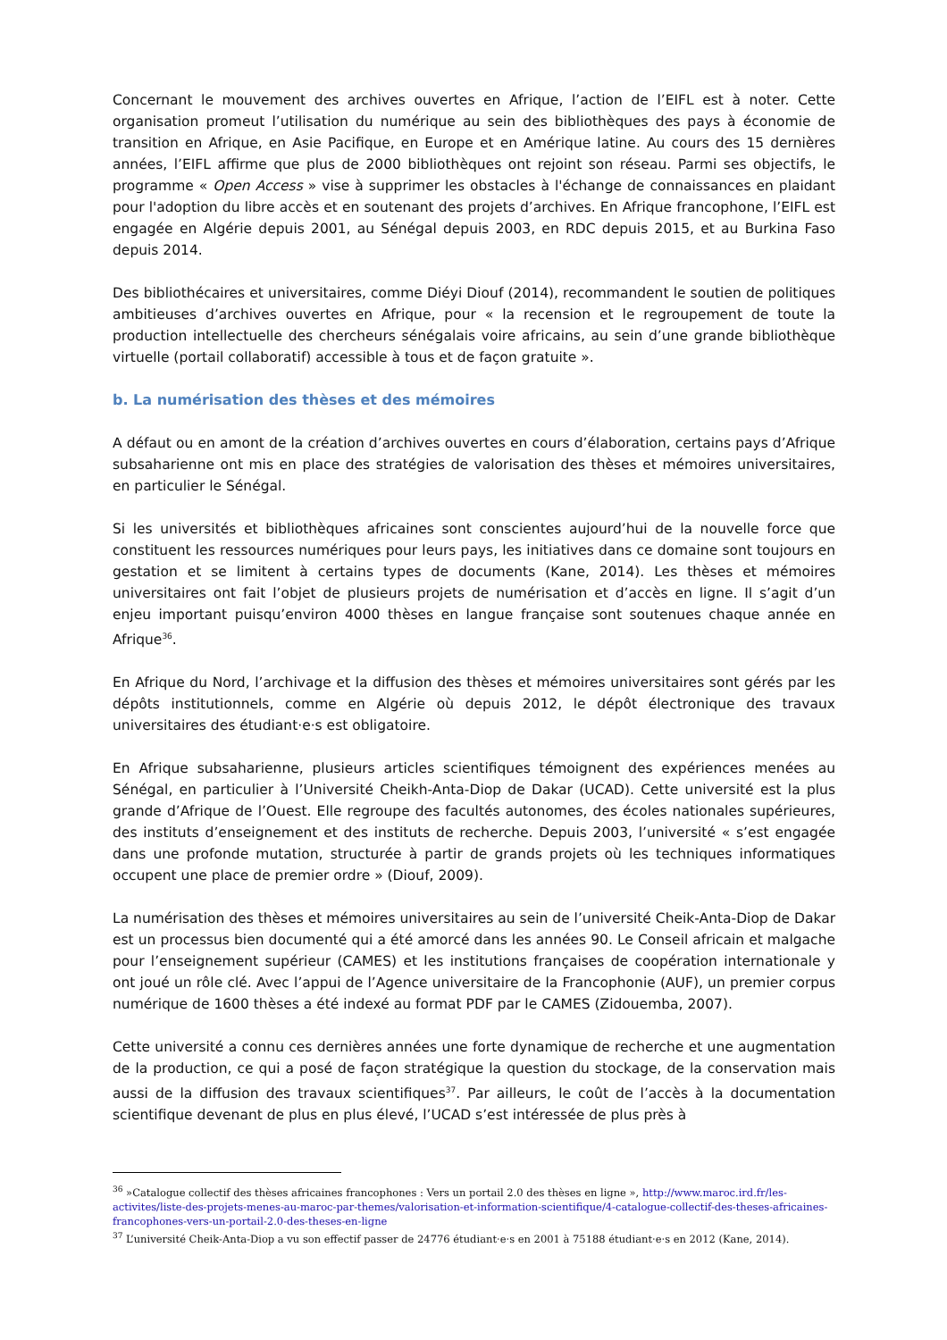Concernant le mouvement des archives ouvertes en Afrique, l’action de l’EIFL est à noter. Cette organisation promeut l’utilisation du numérique au sein des bibliothèques des pays à économie de transition en Afrique, en Asie Pacifique, en Europe et en Amérique latine. Au cours des 15 dernières années, l’EIFL affirme que plus de 2000 bibliothèques ont rejoint son réseau. Parmi ses objectifs, le programme « Open Access » vise à supprimer les obstacles à l'échange de connaissances en plaidant pour l'adoption du libre accès et en soutenant des projets d’archives. En Afrique francophone, l’EIFL est engagée en Algérie depuis 2001, au Sénégal depuis 2003, en RDC depuis 2015, et au Burkina Faso depuis 2014.
Des bibliothécaires et universitaires, comme Diéyi Diouf (2014), recommandent le soutien de politiques ambitieuses d’archives ouvertes en Afrique, pour « la recension et le regroupement de toute la production intellectuelle des chercheurs sénégalais voire africains, au sein d’une grande bibliothèque virtuelle (portail collaboratif) accessible à tous et de façon gratuite ».
b. La numérisation des thèses et des mémoires
A défaut ou en amont de la création d’archives ouvertes en cours d’élaboration, certains pays d’Afrique subsaharienne ont mis en place des stratégies de valorisation des thèses et mémoires universitaires, en particulier le Sénégal.
Si les universités et bibliothèques africaines sont conscientes aujourd’hui de la nouvelle force que constituent les ressources numériques pour leurs pays, les initiatives dans ce domaine sont toujours en gestation et se limitent à certains types de documents (Kane, 2014). Les thèses et mémoires universitaires ont fait l’objet de plusieurs projets de numérisation et d’accès en ligne. Il s’agit d’un enjeu important puisqu’environ 4000 thèses en langue française sont soutenues chaque année en Afrique<sup>36</sup>.
En Afrique du Nord, l’archivage et la diffusion des thèses et mémoires universitaires sont gérés par les dépôts institutionnels, comme en Algérie où depuis 2012, le dépôt électronique des travaux universitaires des étudiant·e·s est obligatoire.
En Afrique subsaharienne, plusieurs articles scientifiques témoignent des expériences menées au Sénégal, en particulier à l’Université Cheikh-Anta-Diop de Dakar (UCAD). Cette université est la plus grande d’Afrique de l’Ouest. Elle regroupe des facultés autonomes, des écoles nationales supérieures, des instituts d’enseignement et des instituts de recherche. Depuis 2003, l’université « s’est engagée dans une profonde mutation, structurée à partir de grands projets où les techniques informatiques occupent une place de premier ordre » (Diouf, 2009).
La numérisation des thèses et mémoires universitaires au sein de l’université Cheik-Anta-Diop de Dakar est un processus bien documenté qui a été amorcé dans les années 90. Le Conseil africain et malgache pour l’enseignement supérieur (CAMES) et les institutions françaises de coopération internationale y ont joué un rôle clé. Avec l’appui de l’Agence universitaire de la Francophonie (AUF), un premier corpus numérique de 1600 thèses a été indexé au format PDF par le CAMES (Zidouemba, 2007).
Cette université a connu ces dernières années une forte dynamique de recherche et une augmentation de la production, ce qui a posé de façon stratégique la question du stockage, de la conservation mais aussi de la diffusion des travaux scientifiques<sup>37</sup>. Par ailleurs, le coût de l’accès à la documentation scientifique devenant de plus en plus élevé, l’UCAD s’est intéressée de plus près à
<sup>36</sup> »Catalogue collectif des thèses africaines francophones : Vers un portail 2.0 des thèses en ligne », http://www.maroc.ird.fr/les-activites/liste-des-projets-menes-au-maroc-par-themes/valorisation-et-information-scientifique/4-catalogue-collectif-des-theses-africaines-francophones-vers-un-portail-2.0-des-theses-en-ligne
<sup>37</sup> L’université Cheik-Anta-Diop a vu son effectif passer de 24776 étudiant·e·s en 2001 à 75188 étudiant·e·s en 2012 (Kane, 2014).